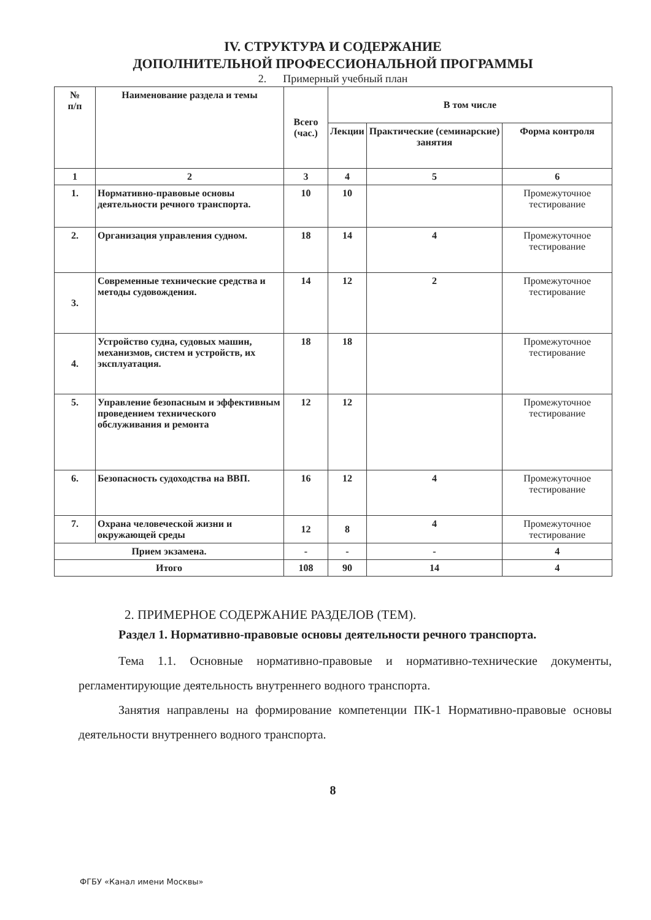IV. СТРУКТУРА И СОДЕРЖАНИЕ
ДОПОЛНИТЕЛЬНОЙ ПРОФЕССИОНАЛЬНОЙ ПРОГРАММЫ
2. Примерный учебный план
| № п/п | Наименование раздела и темы | Всего (час.) | В том числе | | |
| --- | --- | --- | --- | --- | --- |
| | | | Лекции | Практические (семинарские) занятия | Форма контроля |
| 1 | 2 | 3 | 4 | 5 | 6 |
| 1. | Нормативно-правовые основы деятельности речного транспорта. | 10 | 10 | | Промежуточное тестирование |
| 2. | Организация управления судном. | 18 | 14 | 4 | Промежуточное тестирование |
| 3. | Современные технические средства и методы судовождения. | 14 | 12 | 2 | Промежуточное тестирование |
| 4. | Устройство судна, судовых машин, механизмов, систем и устройств, их эксплуатация. | 18 | 18 | | Промежуточное тестирование |
| 5. | Управление безопасным и эффективным проведением технического обслуживания и ремонта | 12 | 12 | | Промежуточное тестирование |
| 6. | Безопасность судоходства на ВВП. | 16 | 12 | 4 | Промежуточное тестирование |
| 7. | Охрана человеческой жизни и окружающей среды | 12 | 8 | 4 | Промежуточное тестирование |
| Прием экзамена. | | - | - | - | 4 |
| Итого | | 108 | 90 | 14 | 4 |
2. ПРИМЕРНОЕ СОДЕРЖАНИЕ РАЗДЕЛОВ (ТЕМ).
Раздел 1. Нормативно-правовые основы деятельности речного транспорта.
Тема 1.1. Основные нормативно-правовые и нормативно-технические документы, регламентирующие деятельность внутреннего водного транспорта.
Занятия направлены на формирование компетенции ПК-1 Нормативно-правовые основы деятельности внутреннего водного транспорта.
8
ФГБУ «Канал имени Москвы»